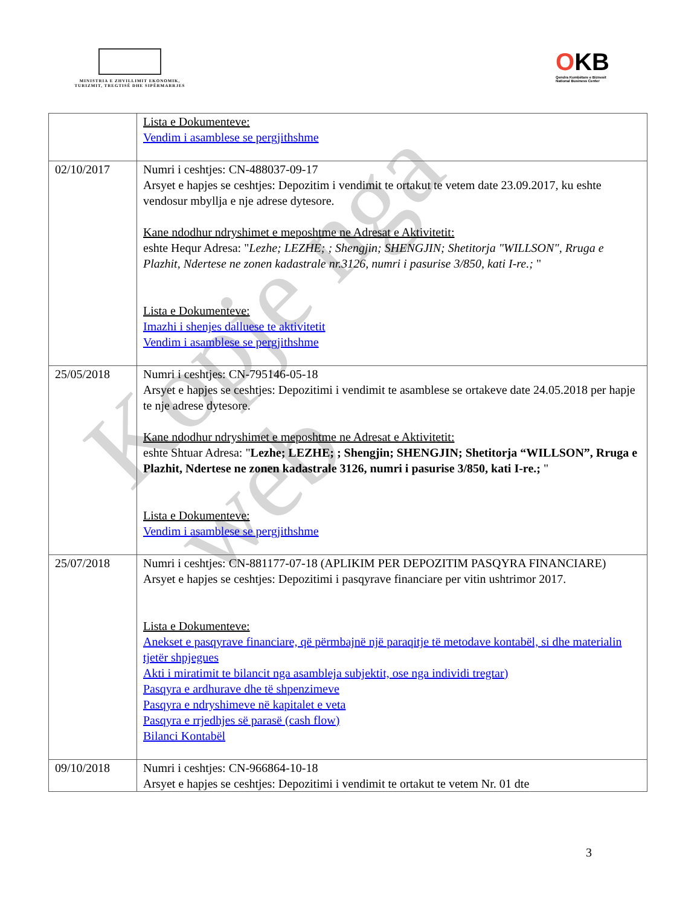MINISTRIA E ZHVILLIMIT EKONOMIK, TURIZMIT, TREGTISË DHE SIPËRMARRJES
OKB
Qendra Kombëtare e Biznesit
National Business Center
Kopje nga web
| | Lista e Dokumenteve: Vendim i asamblese se pergjithshme |
| 02/10/2017 | Numri i ceshtjes: CN-488037-09-17 Arsyet e hapjes se ceshtjes: Depozitim i vendimit te ortakut te vetem date 23.09.2017, ku eshte vendosur mbyllja e nje adrese dytesore. Kane ndodhur ndryshimet e meposhtme ne Adresat e Aktivitetit: eshte Hequr Adresa: " Lezhe; LEZHE; ; Shengjin; SHENGJIN; Shetitorja "WILLSON", Rruga e Plazhit, Ndertese ne zonen kadastrale nr.3126, numri i pasurise 3/850, kati I-re.; " Lista e Dokumenteve: Imazhi i shenjes dalluese te aktivitetit Vendim i asamblese se pergjithshme |
| 25/05/2018 | Numri i ceshtjes: CN-795146-05-18 Arsyet e hapjes se ceshtjes: Depozitimi i vendimit te asamblese se ortakeve date 24.05.2018 per hapje te nje adrese dytesore. Kane ndodhur ndryshimet e meposhtme ne Adresat e Aktivitetit: eshte Shtuar Adresa: " Lezhe; LEZHE; ; Shengjin; SHENGJIN; Shetitorja “WILLSON”, Rruga e Plazhit, Ndertese ne zonen kadastrale 3126, numri i pasurise 3/850, kati I-re.; " Lista e Dokumenteve: Vendim i asamblese se pergjithshme |
| 25/07/2018 | Numri i ceshtjes: CN-881177-07-18 (APLIKIM PER DEPOZITIM PASQYRA FINANCIARE) Arsyet e hapjes se ceshtjes: Depozitimi i pasqyrave financiare per vitin ushtrimor 2017. Lista e Dokumenteve: Anekset e pasqyrave financiare, që përmbajnë një paraqitje të metodave kontabël, si dhe materialin tjetër shpjegues Akti i miratimit te bilancit nga asambleja subjektit, ose nga individi tregtar) Pasqyra e ardhurave dhe të shpenzimeve Pasqyra e ndryshimeve në kapitalet e veta Pasqyra e rrjedhjes së parasë (cash flow) Bilanci Kontabël |
| 09/10/2018 | Numri i ceshtjes: CN-966864-10-18 Arsyet e hapjes se ceshtjes: Depozitimi i vendimit te ortakut te vetem Nr. 01 dte |
3